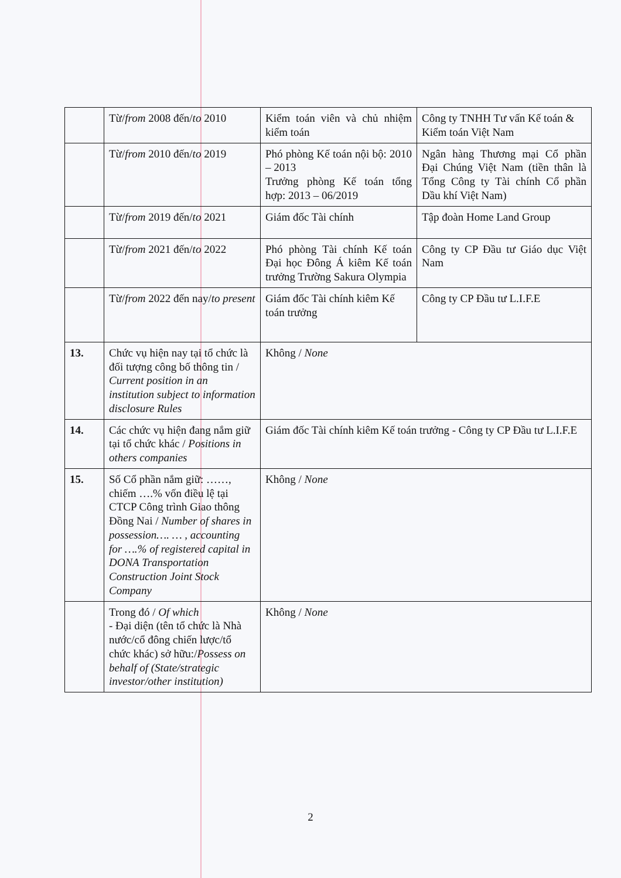| | Từ/ from 2008 đến/ to 2010 | Kiểm toán viên và chủ nhiệm kiểm toán | Công ty TNHH Tư vấn Kế toán & Kiểm toán Việt Nam |
| | Từ/ from 2010 đến/ to 2019 | Phó phòng Kế toán nội bộ: 2010 – 2013 Trưởng phòng Kế toán tổng hợp: 2013 – 06/2019 | Ngân hàng Thương mại Cổ phần Đại Chúng Việt Nam (tiền thân là Tổng Công ty Tài chính Cổ phần Dầu khí Việt Nam) |
| | Từ/ from 2019 đến/ to 2021 | Giám đốc Tài chính | Tập đoàn Home Land Group |
| | Từ/ from 2021 đến/ to 2022 | Phó phòng Tài chính Kế toán Đại học Đông Á kiêm Kế toán trưởng Trường Sakura Olympia | Công ty CP Đầu tư Giáo dục Việt Nam |
| | Từ/ from 2022 đến nay/ to present | Giám đốc Tài chính kiêm Kế toán trưởng | Công ty CP Đầu tư L.I.F.E |
| 13. | Chức vụ hiện nay tại tổ chức là đối tượng công bố thông tin / Current position in an institution subject to information disclosure Rules | Không / None | |
| 14. | Các chức vụ hiện đang nắm giữ tại tổ chức khác / Positions in others companies | Giám đốc Tài chính kiêm Kế toán trưởng - Công ty CP Đầu tư L.I.F.E | |
| 15. | Số Cổ phần nắm giữ: ……, chiếm ….% vốn điều lệ tại CTCP Công trình Giao thông Đồng Nai / Number of shares in possession…. … , accounting for ….% of registered capital in DONA Transportation Construction Joint Stock Company | Không / None | |
| | Trong đó / Of which - Đại diện (tên tổ chức là Nhà nước/cổ đông chiến lược/tổ chức khác) sở hữu:/ Possess on behalf of (State/strategic investor/other institution) | Không / None | |
2